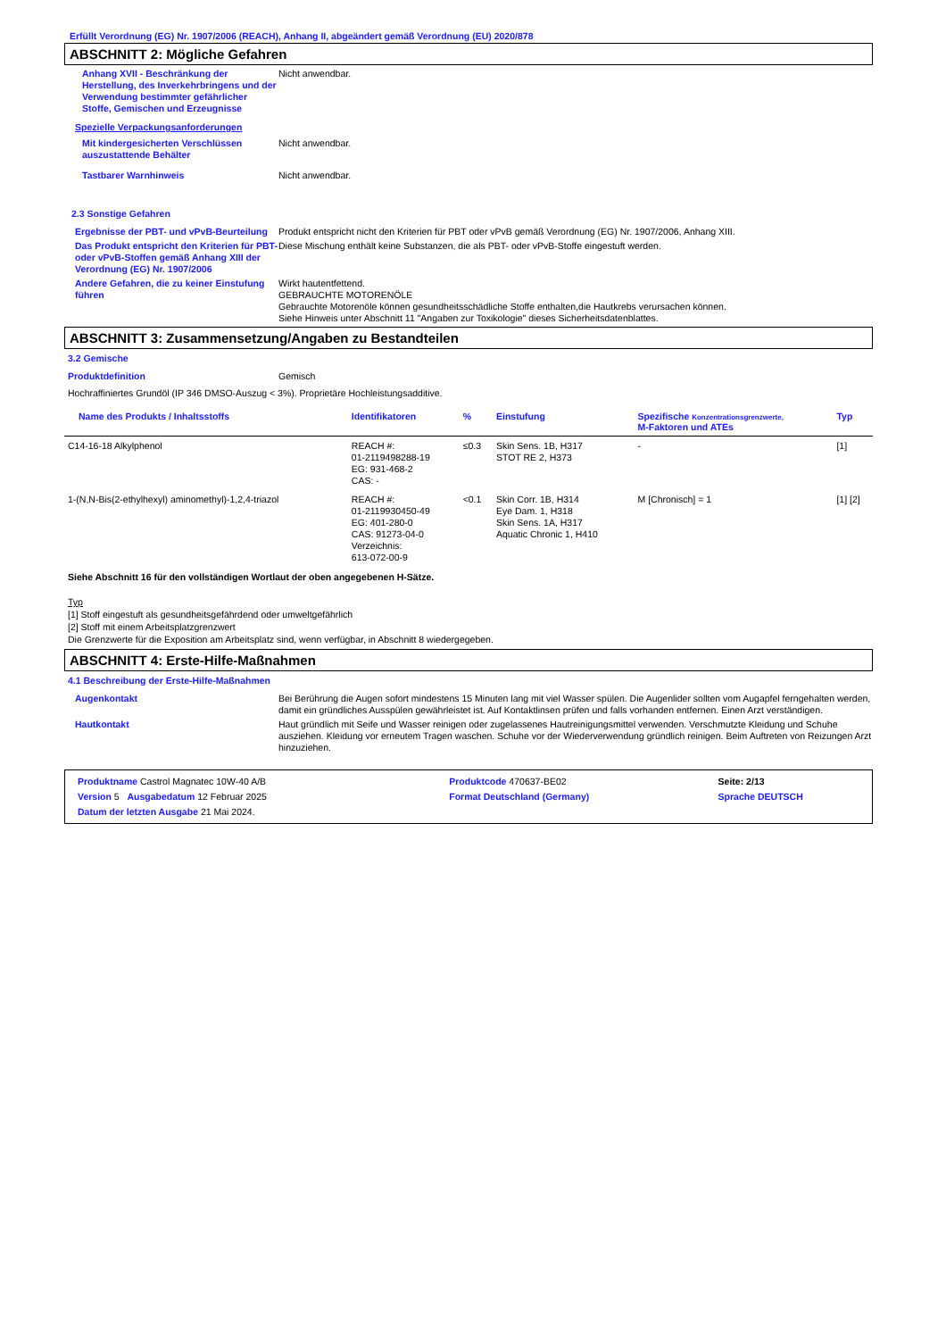Erfüllt Verordnung (EG) Nr. 1907/2006 (REACH), Anhang II, abgeändert gemäß Verordnung (EU) 2020/878
ABSCHNITT 2: Mögliche Gefahren
Anhang XVII - Beschränkung der Herstellung, des Inverkehrbringens und der Verwendung bestimmter gefährlicher Stoffe, Gemischen und Erzeugnisse
Nicht anwendbar.
Spezielle Verpackungsanforderungen
Mit kindergesicherten Verschlüssen auszustattende Behälter
Nicht anwendbar.
Tastbarer Warnhinweis Nicht anwendbar.
2.3 Sonstige Gefahren
Ergebnisse der PBT- und vPvB-Beurteilung
Produkt entspricht nicht den Kriterien für PBT oder vPvB gemäß Verordnung (EG) Nr. 1907/2006, Anhang XIII.
Das Produkt entspricht den Kriterien für PBT- oder vPvB-Stoffen gemäß Anhang XIII der Verordnung (EG) Nr. 1907/2006
Diese Mischung enthält keine Substanzen, die als PBT- oder vPvB-Stoffe eingestuft werden.
Andere Gefahren, die zu keiner Einstufung führen
Wirkt hautentfettend.
GEBRAUCHTE MOTORENÖLE
Gebrauchte Motorenöle können gesundheitsschädliche Stoffe enthalten,die Hautkrebs verursachen können.
Siehe Hinweis unter Abschnitt 11 "Angaben zur Toxikologie" dieses Sicherheitsdatenblattes.
ABSCHNITT 3: Zusammensetzung/Angaben zu Bestandteilen
3.2 Gemische
Produktdefinition Gemisch
Hochraffiniertes Grundöl (IP 346 DMSO-Auszug < 3%). Proprietäre Hochleistungsadditive.
| Name des Produkts / Inhaltsstoffs | Identifikatoren | % | Einstufung | Spezifische Konzentrationsgrenzwerte, M-Faktoren und ATEs | Typ |
| --- | --- | --- | --- | --- | --- |
| C14-16-18 Alkylphenol | REACH #: 01-2119498288-19 EG: 931-468-2 CAS: - | ≤0.3 | Skin Sens. 1B, H317 STOT RE 2, H373 | - | [1] |
| 1-(N,N-Bis(2-ethylhexyl) aminomethyl)-1,2,4-triazol | REACH #: 01-2119930450-49 EG: 401-280-0 CAS: 91273-04-0 Verzeichnis: 613-072-00-9 | <0.1 | Skin Corr. 1B, H314 Eye Dam. 1, H318 Skin Sens. 1A, H317 Aquatic Chronic 1, H410 | M [Chronisch] = 1 | [1] [2] |
Siehe Abschnitt 16 für den vollständigen Wortlaut der oben angegebenen H-Sätze.
Typ
[1] Stoff eingestuft als gesundheitsgefährdend oder umweltgefährlich
[2] Stoff mit einem Arbeitsplatzgrenzwert
Die Grenzwerte für die Exposition am Arbeitsplatz sind, wenn verfügbar, in Abschnitt 8 wiedergegeben.
ABSCHNITT 4: Erste-Hilfe-Maßnahmen
4.1 Beschreibung der Erste-Hilfe-Maßnahmen
Augenkontakt Bei Berührung die Augen sofort mindestens 15 Minuten lang mit viel Wasser spülen. Die Augenlider sollten vom Augapfel ferngehalten werden, damit ein gründliches Ausspülen gewährleistet ist. Auf Kontaktlinsen prüfen und falls vorhanden entfernen. Einen Arzt verständigen.
Hautkontakt Haut gründlich mit Seife und Wasser reinigen oder zugelassenes Hautreinigungsmittel verwenden. Verschmutzte Kleidung und Schuhe ausziehen. Kleidung vor erneutem Tragen waschen. Schuhe vor der Wiederverwendung gründlich reinigen. Beim Auftreten von Reizungen Arzt hinzuziehen.
| Produktname Castrol Magnatec 10W-40 A/B | | Produktcode 470637-BE02 | Seite: 2/13 |
| Version 5 Ausgabedatum 12 Februar 2025 | | Format Deutschland (Germany) | Sprache DEUTSCH |
| Datum der letzten Ausgabe 21 Mai 2024. | | | |